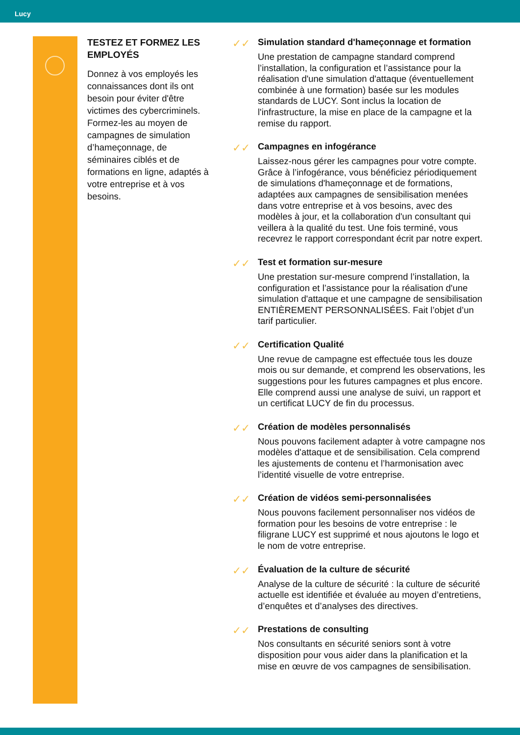Lucy
TESTEZ ET FORMEZ LES EMPLOYÉS
Donnez à vos employés les connaissances dont ils ont besoin pour éviter d'être victimes des cybercriminels. Formez-les au moyen de campagnes de simulation d’hameçonnage, de séminaires ciblés et de formations en ligne, adaptés à votre entreprise et à vos besoins.
✓✓
Simulation standard d'hameçonnage et formation
Une prestation de campagne standard comprend l’installation, la configuration et l’assistance pour la réalisation d'une simulation d'attaque (éventuellement combinée à une formation) basée sur les modules standards de LUCY. Sont inclus la location de l'infrastructure, la mise en place de la campagne et la remise du rapport.
✓✓
Campagnes en infogérance
Laissez-nous gérer les campagnes pour votre compte. Grâce à l’infogérance, vous bénéficiez périodiquement de simulations d'hameçonnage et de formations, adaptées aux campagnes de sensibilisation menées dans votre entreprise et à vos besoins, avec des modèles à jour, et la collaboration d'un consultant qui veillera à la qualité du test. Une fois terminé, vous recevrez le rapport correspondant écrit par notre expert.
✓✓
Test et formation sur-mesure
Une prestation sur-mesure comprend l’installation, la configuration et l’assistance pour la réalisation d'une simulation d'attaque et une campagne de sensibilisation ENTIÈREMENT PERSONNALISÉES. Fait l’objet d’un tarif particulier.
✓✓
Certification Qualité
Une revue de campagne est effectuée tous les douze mois ou sur demande, et comprend les observations, les suggestions pour les futures campagnes et plus encore. Elle comprend aussi une analyse de suivi, un rapport et un certificat LUCY de fin du processus.
✓✓
Création de modèles personnalisés
Nous pouvons facilement adapter à votre campagne nos modèles d'attaque et de sensibilisation. Cela comprend les ajustements de contenu et l’harmonisation avec l’identité visuelle de votre entreprise.
✓✓
Création de vidéos semi-personnalisées
Nous pouvons facilement personnaliser nos vidéos de formation pour les besoins de votre entreprise : le filigrane LUCY est supprimé et nous ajoutons le logo et le nom de votre entreprise.
✓✓
Évaluation de la culture de sécurité
Analyse de la culture de sécurité : la culture de sécurité actuelle est identifiée et évaluée au moyen d’entretiens, d’enquêtes et d’analyses des directives.
✓✓
Prestations de consulting
Nos consultants en sécurité seniors sont à votre disposition pour vous aider dans la planification et la mise en œuvre de vos campagnes de sensibilisation.